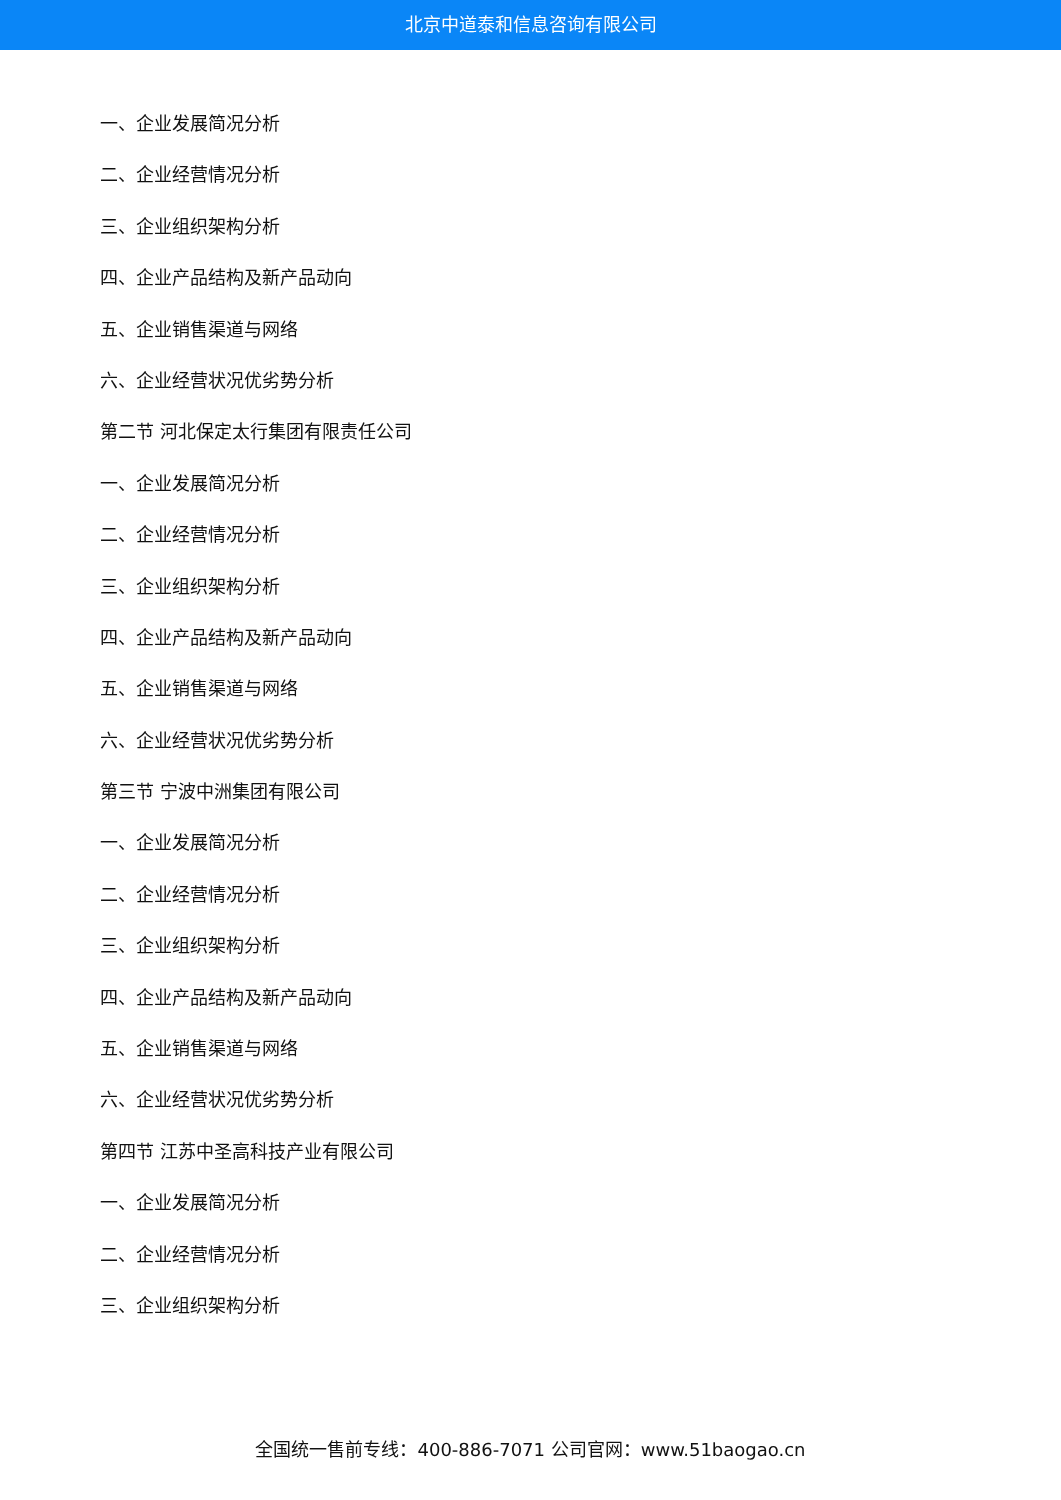北京中道泰和信息咨询有限公司
一、企业发展简况分析
二、企业经营情况分析
三、企业组织架构分析
四、企业产品结构及新产品动向
五、企业销售渠道与网络
六、企业经营状况优劣势分析
第二节 河北保定太行集团有限责任公司
一、企业发展简况分析
二、企业经营情况分析
三、企业组织架构分析
四、企业产品结构及新产品动向
五、企业销售渠道与网络
六、企业经营状况优劣势分析
第三节 宁波中洲集团有限公司
一、企业发展简况分析
二、企业经营情况分析
三、企业组织架构分析
四、企业产品结构及新产品动向
五、企业销售渠道与网络
六、企业经营状况优劣势分析
第四节 江苏中圣高科技产业有限公司
一、企业发展简况分析
二、企业经营情况分析
三、企业组织架构分析
全国统一售前专线：400-886-7071 公司官网：www.51baogao.cn